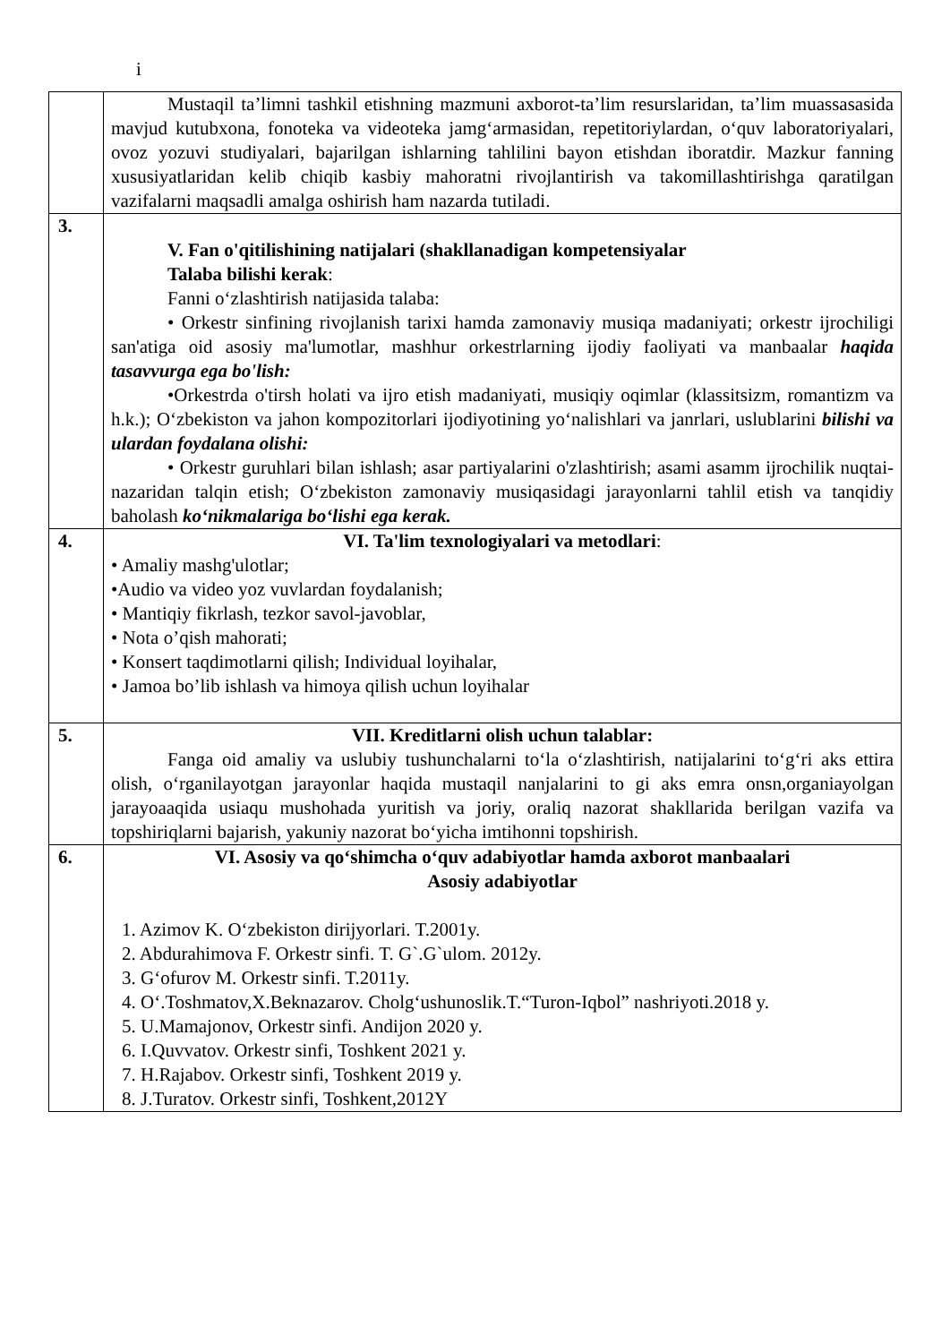i
| | Mustaqil ta’limni tashkil etishning mazmuni axborot-ta’lim resurslaridan, ta’lim muassasasida mavjud kutubxona, fonoteka va videoteka jamg‘armasidan, repetitoriylardan, o‘quv laboratoriyalari, ovoz yozuvi studiyalari, bajarilgan ishlarning tahlilini bayon etishdan iboratdir. Mazkur fanning xususiyatlaridan kelib chiqib kasbiy mahoratni rivojlantirish va takomillashtirishga qaratilgan vazifalarni maqsadli amalga oshirish ham nazarda tutiladi. |
| 3. | V. Fan o'qitilishining natijalari (shakllanadigan kompetensiyalar Talaba bilishi kerak : Fanni o‘zlashtirish natijasida talaba: • Orkestr sinfining rivojlanish tarixi hamda zamonaviy musiqa madaniyati; orkestr ijrochiligi san'atiga oid asosiy ma'lumotlar, mashhur orkestrlarning ijodiy faoliyati va manbaalar haqida tasavvurga ega bo'lish: •Orkestrda o'tirsh holati va ijro etish madaniyati, musiqiy oqimlar (klassitsizm, romantizm va h.k.); O‘zbekiston va jahon kompozitorlari ijodiyotining yo‘nalishlari va janrlari, uslublarini bilishi va ulardan foydalana olishi: • Orkestr guruhlari bilan ishlash; asar partiyalarini o'zlashtirish; asami asamm ijrochilik nuqtai-nazaridan talqin etish; O‘zbekiston zamonaviy musiqasidagi jarayonlarni tahlil etish va tanqidiy baholash ko‘nikmalariga bo‘lishi ega kerak. |
| 4. | VI. Ta'lim texnologiyalari va metodlari : • Amaliy mashg'ulotlar; •Audio va video yoz vuvlardan foydalanish; • Mantiqiy fikrlash, tezkor savol-javoblar, • Nota o’qish mahorati; • Konsert taqdimotlarni qilish; Individual loyihalar, • Jamoa bo’lib ishlash va himoya qilish uchun loyihalar |
| 5. | VII. Kreditlarni olish uchun talablar: Fanga oid amaliy va uslubiy tushunchalarni to‘la o‘zlashtirish, natijalarini to‘g‘ri aks ettira olish, o‘rganilayotgan jarayonlar haqida mustaqil nanjalarini to gi aks emra onsn,organiayolgan jarayoaaqida usiaqu mushohada yuritish va joriy, oraliq nazorat shakllarida berilgan vazifa va topshiriqlarni bajarish, yakuniy nazorat bo‘yicha imtihonni topshirish. |
| 6. | VI. Asosiy va qo‘shimcha o‘quv adabiyotlar hamda axborot manbaalari Asosiy adabiyotlar 1. Azimov K. O‘zbekiston dirijyorlari. T.2001y. 2. Abdurahimova F. Orkestr sinfi. T. G`.G`ulom. 2012y. 3. G‘ofurov M. Orkestr sinfi. T.2011y. 4. O‘.Toshmatov,X.Beknazarov. Cholg‘ushunoslik.T.“Turon-Iqbol” nashriyoti.2018 y. 5. U.Mamajonov, Orkestr sinfi. Andijon 2020 y. 6. I.Quvvatov. Orkestr sinfi, Toshkent 2021 y. 7. H.Rajabov. Orkestr sinfi, Toshkent 2019 y. 8. J.Turatov. Orkestr sinfi, Toshkent,2012Y |